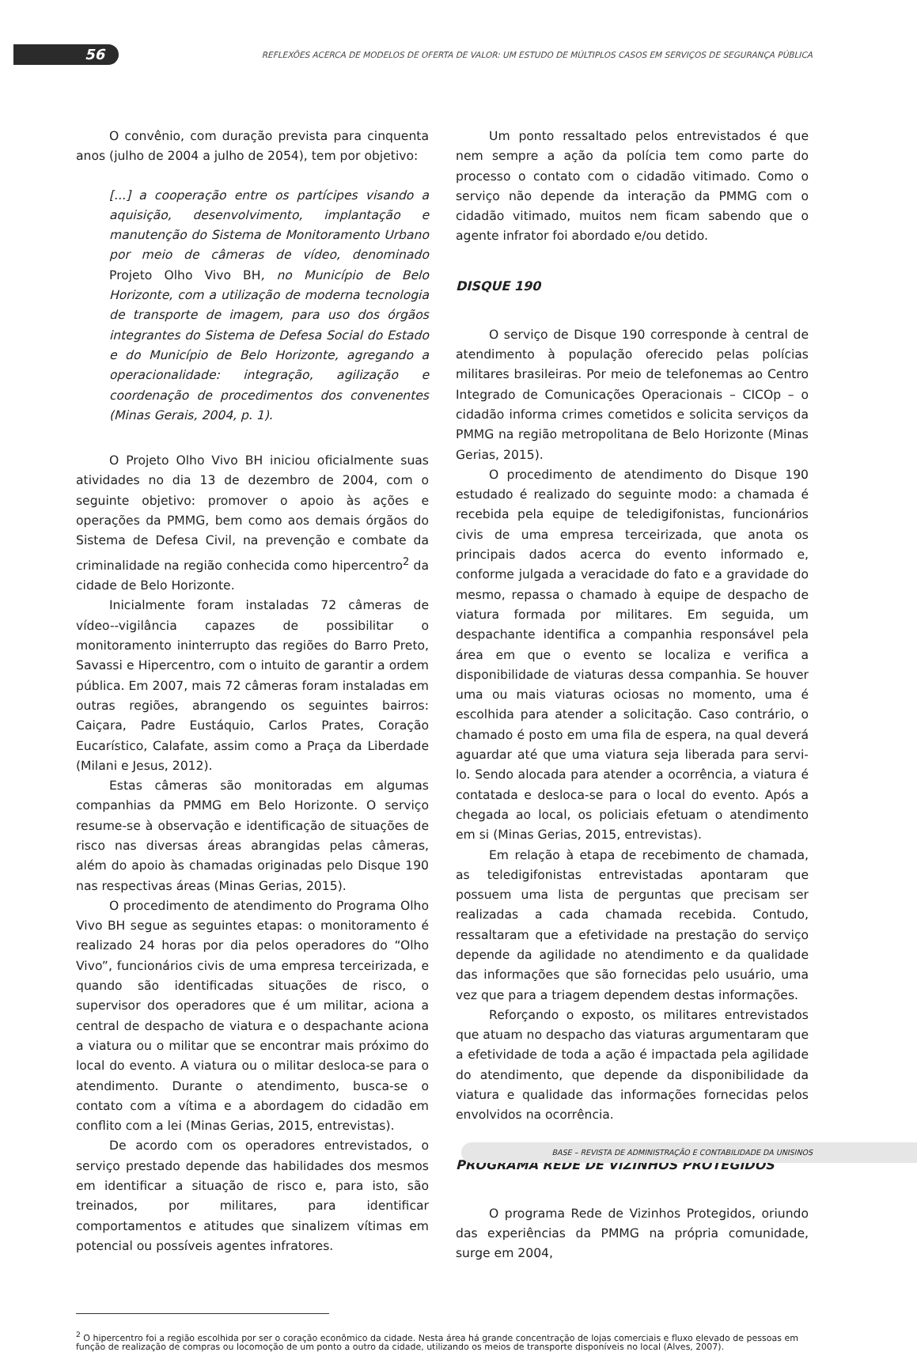56
REFLEXÕES ACERCA DE MODELOS DE OFERTA DE VALOR: UM ESTUDO DE MÚLTIPLOS CASOS EM SERVIÇOS DE SEGURANÇA PÚBLICA
O convênio, com duração prevista para cinquenta anos (julho de 2004 a julho de 2054), tem por objetivo:
[...] a cooperação entre os partícipes visando a aquisição, desenvolvimento, implantação e manutenção do Sistema de Monitoramento Urbano por meio de câmeras de vídeo, denominado Projeto Olho Vivo BH, no Município de Belo Horizonte, com a utilização de moderna tecnologia de transporte de imagem, para uso dos órgãos integrantes do Sistema de Defesa Social do Estado e do Município de Belo Horizonte, agregando a operacionalidade: integração, agilização e coordenação de procedimentos dos convenentes (Minas Gerais, 2004, p. 1).
O Projeto Olho Vivo BH iniciou oficialmente suas atividades no dia 13 de dezembro de 2004, com o seguinte objetivo: promover o apoio às ações e operações da PMMG, bem como aos demais órgãos do Sistema de Defesa Civil, na prevenção e combate da criminalidade na região conhecida como hipercentro<sup>2</sup> da cidade de Belo Horizonte.
Inicialmente foram instaladas 72 câmeras de vídeo--vigilância capazes de possibilitar o monitoramento ininterrupto das regiões do Barro Preto, Savassi e Hipercentro, com o intuito de garantir a ordem pública. Em 2007, mais 72 câmeras foram instaladas em outras regiões, abrangendo os seguintes bairros: Caiçara, Padre Eustáquio, Carlos Prates, Coração Eucarístico, Calafate, assim como a Praça da Liberdade (Milani e Jesus, 2012).
Estas câmeras são monitoradas em algumas companhias da PMMG em Belo Horizonte. O serviço resume-se à observação e identificação de situações de risco nas diversas áreas abrangidas pelas câmeras, além do apoio às chamadas originadas pelo Disque 190 nas respectivas áreas (Minas Gerias, 2015).
O procedimento de atendimento do Programa Olho Vivo BH segue as seguintes etapas: o monitoramento é realizado 24 horas por dia pelos operadores do “Olho Vivo”, funcionários civis de uma empresa terceirizada, e quando são identificadas situações de risco, o supervisor dos operadores que é um militar, aciona a central de despacho de viatura e o despachante aciona a viatura ou o militar que se encontrar mais próximo do local do evento. A viatura ou o militar desloca-se para o atendimento. Durante o atendimento, busca-se o contato com a vítima e a abordagem do cidadão em conflito com a lei (Minas Gerias, 2015, entrevistas).
De acordo com os operadores entrevistados, o serviço prestado depende das habilidades dos mesmos em identificar a situação de risco e, para isto, são treinados, por militares, para identificar comportamentos e atitudes que sinalizem vítimas em potencial ou possíveis agentes infratores.
Um ponto ressaltado pelos entrevistados é que nem sempre a ação da polícia tem como parte do processo o contato com o cidadão vitimado. Como o serviço não depende da interação da PMMG com o cidadão vitimado, muitos nem ficam sabendo que o agente infrator foi abordado e/ou detido.
DISQUE 190
O serviço de Disque 190 corresponde à central de atendimento à população oferecido pelas polícias militares brasileiras. Por meio de telefonemas ao Centro Integrado de Comunicações Operacionais – CICOp – o cidadão informa crimes cometidos e solicita serviços da PMMG na região metropolitana de Belo Horizonte (Minas Gerias, 2015).
O procedimento de atendimento do Disque 190 estudado é realizado do seguinte modo: a chamada é recebida pela equipe de teledigifonistas, funcionários civis de uma empresa terceirizada, que anota os principais dados acerca do evento informado e, conforme julgada a veracidade do fato e a gravidade do mesmo, repassa o chamado à equipe de despacho de viatura formada por militares. Em seguida, um despachante identifica a companhia responsável pela área em que o evento se localiza e verifica a disponibilidade de viaturas dessa companhia. Se houver uma ou mais viaturas ociosas no momento, uma é escolhida para atender a solicitação. Caso contrário, o chamado é posto em uma fila de espera, na qual deverá aguardar até que uma viatura seja liberada para servi-lo. Sendo alocada para atender a ocorrência, a viatura é contatada e desloca-se para o local do evento. Após a chegada ao local, os policiais efetuam o atendimento em si (Minas Gerias, 2015, entrevistas).
Em relação à etapa de recebimento de chamada, as teledigifonistas entrevistadas apontaram que possuem uma lista de perguntas que precisam ser realizadas a cada chamada recebida. Contudo, ressaltaram que a efetividade na prestação do serviço depende da agilidade no atendimento e da qualidade das informações que são fornecidas pelo usuário, uma vez que para a triagem dependem destas informações.
Reforçando o exposto, os militares entrevistados que atuam no despacho das viaturas argumentaram que a efetividade de toda a ação é impactada pela agilidade do atendimento, que depende da disponibilidade da viatura e qualidade das informações fornecidas pelos envolvidos na ocorrência.
PROGRAMA REDE DE VIZINHOS PROTEGIDOS
O programa Rede de Vizinhos Protegidos, oriundo das experiências da PMMG na própria comunidade, surge em 2004,
<sup>2</sup> O hipercentro foi a região escolhida por ser o coração econômico da cidade. Nesta área há grande concentração de lojas comerciais e fluxo elevado de pessoas em função de realização de compras ou locomoção de um ponto a outro da cidade, utilizando os meios de transporte disponíveis no local (Alves, 2007).
BASE – REVISTA DE ADMINISTRAÇÃO E CONTABILIDADE DA UNISINOS